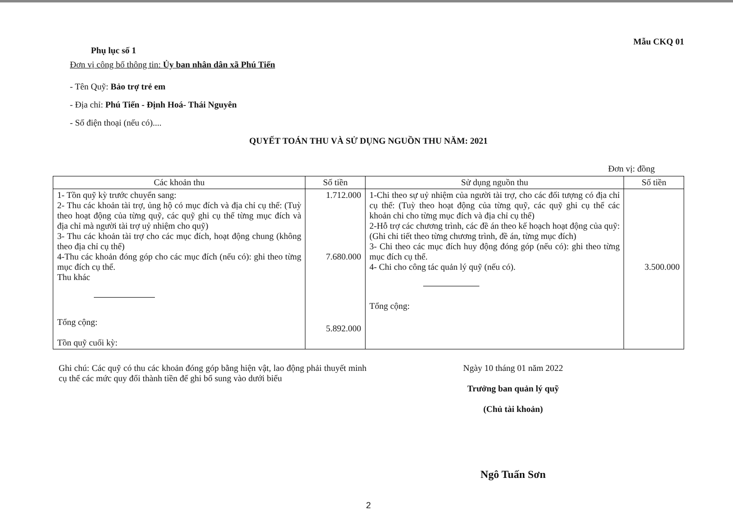Phụ lục số 1
Mẫu CKQ 01
Đơn vị công bố thông tin: Ủy ban nhân dân xã Phú Tiến
- Tên Quỹ: Bảo trợ trẻ em
- Địa chỉ: Phú Tiến - Định Hoá- Thái Nguyên
- Số điện thoại (nếu có)....
QUYẾT TOÁN THU VÀ SỬ DỤNG NGUỒN THU NĂM: 2021
Đơn vị: đồng
| Các khoản thu | Số tiền | Sử dụng nguồn thu | Số tiền |
| --- | --- | --- | --- |
| 1- Tồn quỹ kỳ trước chuyển sang: 2- Thu các khoản tài trợ, ủng hộ có mục đích và địa chỉ cụ thể: (Tuỳ theo hoạt động của từng quỹ, các quỹ ghi cụ thể từng mục đích và địa chỉ mà người tài trợ uỷ nhiệm cho quỹ) 3- Thu các khoản tài trợ cho các mục đích, hoạt động chung (không theo địa chỉ cụ thể) 4-Thu các khoản đóng góp cho các mục đích (nếu có): ghi theo từng mục đích cụ thể. Thu khác Tổng cộng: Tồn quỹ cuối kỳ: | 1.712.000 7.680.000 5.892.000 | 1-Chi theo sự uỷ nhiệm của người tài trợ, cho các đối tượng có địa chỉ cụ thể: (Tuỳ theo hoạt động của từng quỹ, các quỹ ghi cụ thể các khoản chi cho từng mục đích và địa chỉ cụ thể) 2-Hỗ trợ các chương trình, các đề án theo kế hoạch hoạt động của quỹ: (Ghi chi tiết theo từng chương trình, đề án, từng mục đích) 3- Chi theo các mục đích huy động đóng góp (nếu có): ghi theo từng mục đích cụ thể. 4- Chi cho công tác quản lý quỹ (nếu có). Tổng cộng: | 3.500.000 |
Ghi chú: Các quỹ có thu các khoản đóng góp bằng hiện vật, lao động phải thuyết minh cụ thể các mức quy đổi thành tiền để ghi bổ sung vào dưới biểu
Ngày 10 tháng 01 năm 2022
Trưởng ban quản lý quỹ
(Chủ tài khoản)
Ngô Tuấn Sơn
2